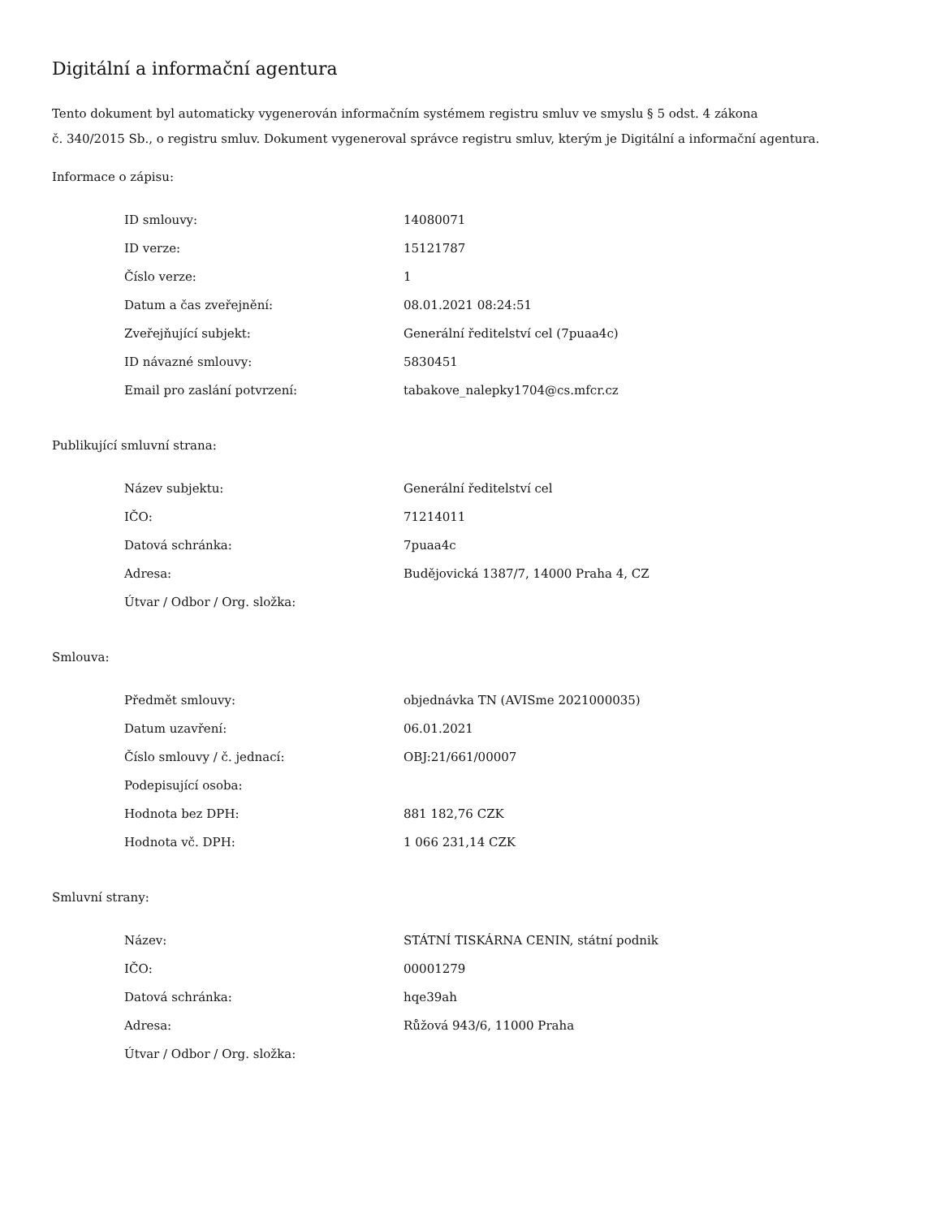Digitální a informační agentura
Tento dokument byl automaticky vygenerován informačním systémem registru smluv ve smyslu § 5 odst. 4 zákona
č. 340/2015 Sb., o registru smluv. Dokument vygeneroval správce registru smluv, kterým je Digitální a informační agentura.
Informace o zápisu:
| ID smlouvy: | 14080071 |
| ID verze: | 15121787 |
| Číslo verze: | 1 |
| Datum a čas zveřejnění: | 08.01.2021 08:24:51 |
| Zveřejňující subjekt: | Generální ředitelství cel (7puaa4c) |
| ID návazné smlouvy: | 5830451 |
| Email pro zaslání potvrzení: | tabakove_nalepky1704@cs.mfcr.cz |
Publikující smluvní strana:
| Název subjektu: | Generální ředitelství cel |
| IČO: | 71214011 |
| Datová schránka: | 7puaa4c |
| Adresa: | Budějovická 1387/7, 14000 Praha 4, CZ |
| Útvar / Odbor / Org. složka: | |
Smlouva:
| Předmět smlouvy: | objednávka TN (AVISme 2021000035) |
| Datum uzavření: | 06.01.2021 |
| Číslo smlouvy / č. jednací: | OBJ:21/661/00007 |
| Podepisující osoba: | |
| Hodnota bez DPH: | 881 182,76 CZK |
| Hodnota vč. DPH: | 1 066 231,14 CZK |
Smluvní strany:
| Název: | STÁTNÍ TISKÁRNA CENIN, státní podnik |
| IČO: | 00001279 |
| Datová schránka: | hqe39ah |
| Adresa: | Růžová 943/6, 11000 Praha |
| Útvar / Odbor / Org. složka: | |